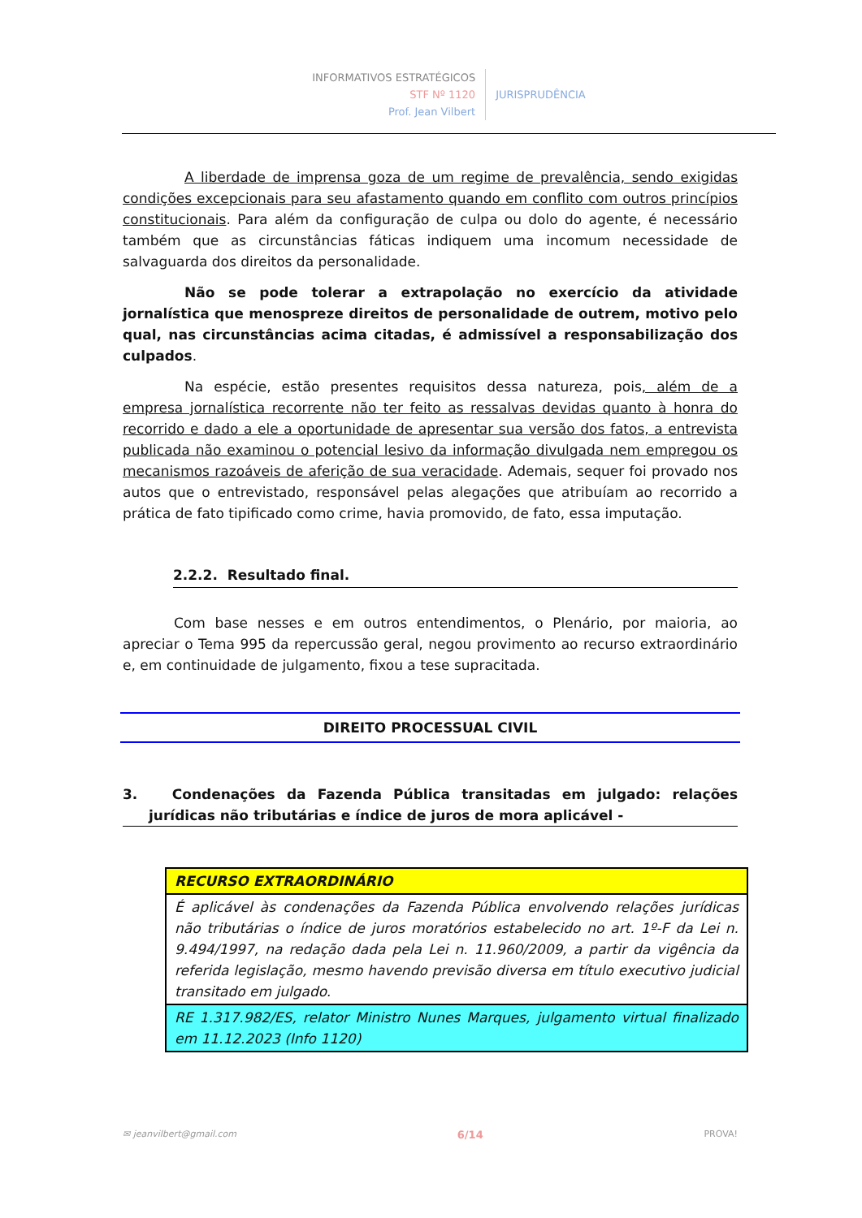INFORMATIVOS ESTRATÉGICOS
STF Nº 1120
Prof. Jean Vilbert
JURISPRUDÊNCIA
A liberdade de imprensa goza de um regime de prevalência, sendo exigidas condições excepcionais para seu afastamento quando em conflito com outros princípios constitucionais. Para além da configuração de culpa ou dolo do agente, é necessário também que as circunstâncias fáticas indiquem uma incomum necessidade de salvaguarda dos direitos da personalidade.
Não se pode tolerar a extrapolação no exercício da atividade jornalística que menospreze direitos de personalidade de outrem, motivo pelo qual, nas circunstâncias acima citadas, é admissível a responsabilização dos culpados.
Na espécie, estão presentes requisitos dessa natureza, pois, além de a empresa jornalística recorrente não ter feito as ressalvas devidas quanto à honra do recorrido e dado a ele a oportunidade de apresentar sua versão dos fatos, a entrevista publicada não examinou o potencial lesivo da informação divulgada nem empregou os mecanismos razoáveis de aferição de sua veracidade. Ademais, sequer foi provado nos autos que o entrevistado, responsável pelas alegações que atribuíam ao recorrido a prática de fato tipificado como crime, havia promovido, de fato, essa imputação.
2.2.2. Resultado final.
Com base nesses e em outros entendimentos, o Plenário, por maioria, ao apreciar o Tema 995 da repercussão geral, negou provimento ao recurso extraordinário e, em continuidade de julgamento, fixou a tese supracitada.
DIREITO PROCESSUAL CIVIL
3. Condenações da Fazenda Pública transitadas em julgado: relações jurídicas não tributárias e índice de juros de mora aplicável -
| RECURSO EXTRAORDINÁRIO |
| --- |
| É aplicável às condenações da Fazenda Pública envolvendo relações jurídicas não tributárias o índice de juros moratórios estabelecido no art. 1º-F da Lei n. 9.494/1997, na redação dada pela Lei n. 11.960/2009, a partir da vigência da referida legislação, mesmo havendo previsão diversa em título executivo judicial transitado em julgado. |
| RE 1.317.982/ES, relator Ministro Nunes Marques, julgamento virtual finalizado em 11.12.2023 (Info 1120) |
✉ jeanvilbert@gmail.com 6/14 PROVA!